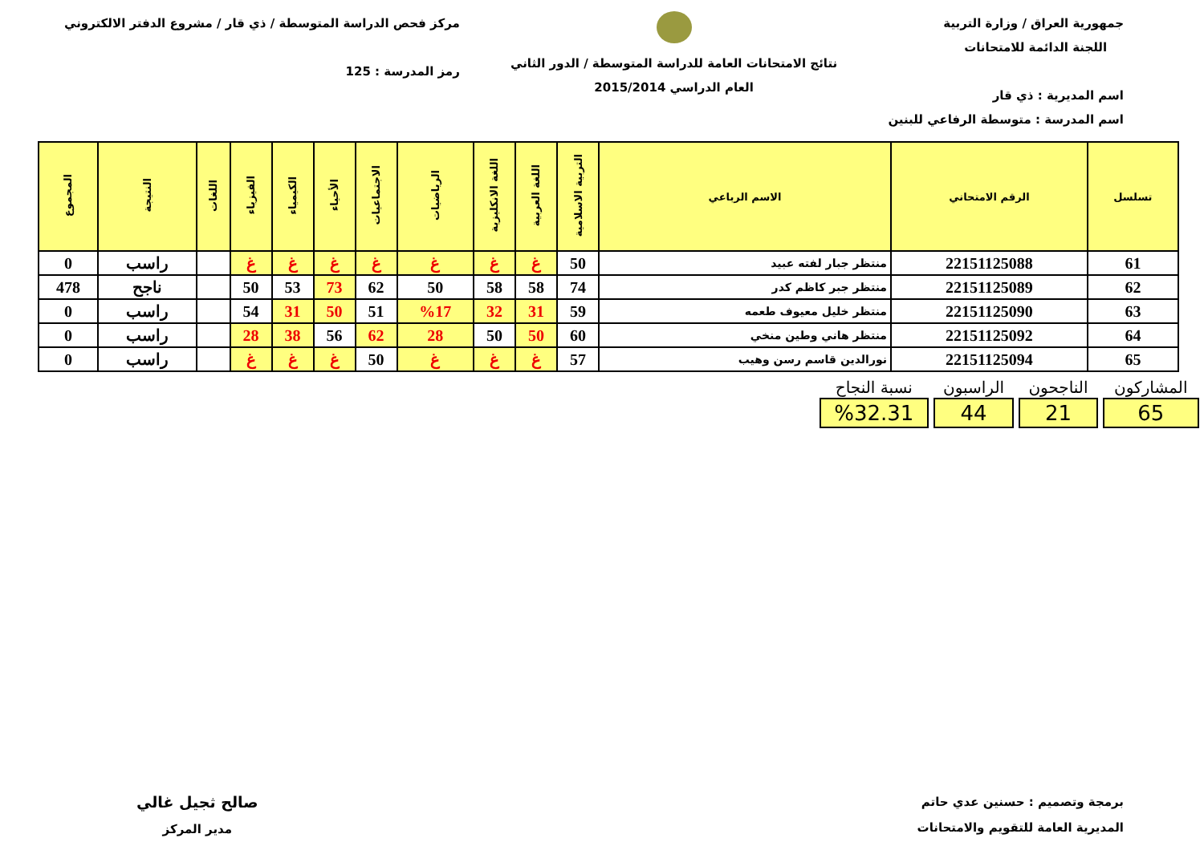جمهورية العراق / وزارة التربية
اللجنة الدائمة للامتحانات
اسم المديرية : ذي قار
اسم المدرسة : متوسطة الرفاعي للبنين
نتائج الامتحانات العامة للدراسة المتوسطة / الدور الثاني
العام الدراسي 2015/2014
مركز فحص الدراسة المتوسطة / ذي قار / مشروع الدفتر الالكتروني
رمز المدرسة : 125
| تسلسل | الرقم الامتحاني | الاسم الرباعي | التربية الاسلامية | اللغة العربية | اللغة الانكليزية | الرياضيات | الاجتماعيات | الأحياء | الكيمياء | الفيزياء | اللغات | النتيجة | المجموع |
| --- | --- | --- | --- | --- | --- | --- | --- | --- | --- | --- | --- | --- | --- |
| 61 | 22151125088 | منتظر جبار لفته عبيد | 50 | غ | غ | غ | غ | غ | غ | غ | | راسب | 0 |
| 62 | 22151125089 | منتظر جبر كاظم كدر | 74 | 58 | 58 | 50 | 62 | 73 | 53 | 50 | | ناجح | 478 |
| 63 | 22151125090 | منتظر خليل معيوف طعمه | 59 | 31 | 32 | %17 | 51 | 50 | 31 | 54 | | راسب | 0 |
| 64 | 22151125092 | منتظر هاني وطين منخي | 60 | 50 | 50 | 28 | 62 | 56 | 38 | 28 | | راسب | 0 |
| 65 | 22151125094 | نورالدين قاسم رسن وهيب | 57 | غ | غ | غ | 50 | غ | غ | غ | | راسب | 0 |
| المشاركون | الناجحون | الراسبون | نسبة النجاح |
| 65 | 21 | 44 | %32.31 |
برمجة وتصميم : حسنين عدي حاتم
المديرية العامة للتقويم والامتحانات
صالح ثجيل غالي
مدير المركز